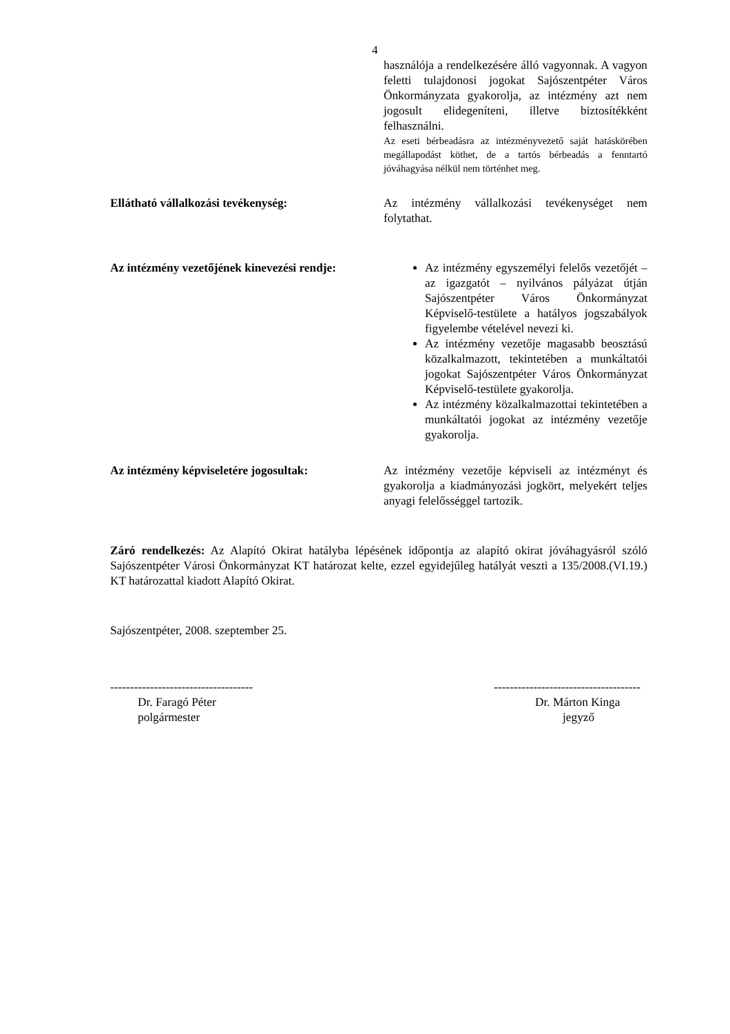4
használója a rendelkezésére álló vagyonnak. A vagyon feletti tulajdonosi jogokat Sajószentpéter Város Önkormányzata gyakorolja, az intézmény azt nem jogosult elidegeníteni, illetve biztosítékként felhasználni.
Az eseti bérbeadásra az intézményvezető saját hatáskörében megállapodást köthet, de a tartós bérbeadás a fenntartó jóváhagyása nélkül nem történhet meg.
Ellátható vállalkozási tevékenység: Az intézmény vállalkozási tevékenységet nem folytathat.
Az intézmény vezetőjének kinevezési rendje:
Az intézmény egyszemélyi felelős vezetőjét – az igazgatót – nyilvános pályázat útján Sajószentpéter Város Önkormányzat Képviselő-testülete a hatályos jogszabályok figyelembe vételével nevezi ki.
Az intézmény vezetője magasabb beosztású közalkalmazott, tekintetében a munkáltatói jogokat Sajószentpéter Város Önkormányzat Képviselő-testülete gyakorolja.
Az intézmény közalkalmazottai tekintetében a munkáltatói jogokat az intézmény vezetője gyakorolja.
Az intézmény képviseletére jogosultak: Az intézmény vezetője képviseli az intézményt és gyakorolja a kiadmányozási jogkört, melyekért teljes anyagi felelősséggel tartozik.
Záró rendelkezés: Az Alapító Okirat hatályba lépésének időpontja az alapító okirat jóváhagyásról szóló Sajószentpéter Városi Önkormányzat KT határozat kelte, ezzel egyidejűleg hatályát veszti a 135/2008.(VI.19.) KT határozattal kiadott Alapító Okirat.
Sajószentpéter, 2008. szeptember 25.
------------------------------------
Dr. Faragó Péter
polgármester
-------------------------------------
Dr. Márton Kinga
jegyző